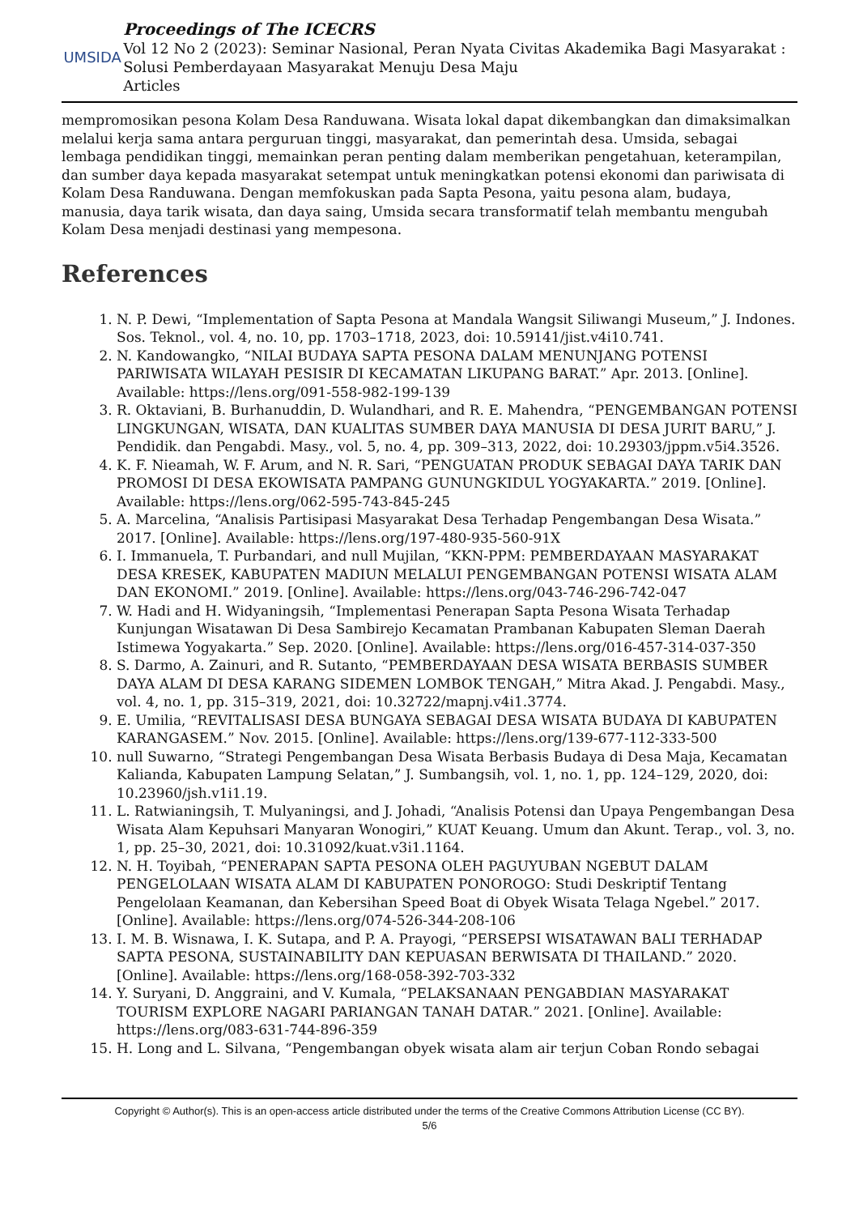UMSIDA
Proceedings of The ICECRS
Vol 12 No 2 (2023): Seminar Nasional, Peran Nyata Civitas Akademika Bagi Masyarakat : Solusi Pemberdayaan Masyarakat Menuju Desa Maju
Articles
mempromosikan pesona Kolam Desa Randuwana. Wisata lokal dapat dikembangkan dan dimaksimalkan melalui kerja sama antara perguruan tinggi, masyarakat, dan pemerintah desa. Umsida, sebagai lembaga pendidikan tinggi, memainkan peran penting dalam memberikan pengetahuan, keterampilan, dan sumber daya kepada masyarakat setempat untuk meningkatkan potensi ekonomi dan pariwisata di Kolam Desa Randuwana. Dengan memfokuskan pada Sapta Pesona, yaitu pesona alam, budaya, manusia, daya tarik wisata, dan daya saing, Umsida secara transformatif telah membantu mengubah Kolam Desa menjadi destinasi yang mempesona.
References
1. N. P. Dewi, “Implementation of Sapta Pesona at Mandala Wangsit Siliwangi Museum,” J. Indones. Sos. Teknol., vol. 4, no. 10, pp. 1703–1718, 2023, doi: 10.59141/jist.v4i10.741.
2. N. Kandowangko, “NILAI BUDAYA SAPTA PESONA DALAM MENUNJANG POTENSI PARIWISATA WILAYAH PESISIR DI KECAMATAN LIKUPANG BARAT.” Apr. 2013. [Online]. Available: https://lens.org/091-558-982-199-139
3. R. Oktaviani, B. Burhanuddin, D. Wulandhari, and R. E. Mahendra, “PENGEMBANGAN POTENSI LINGKUNGAN, WISATA, DAN KUALITAS SUMBER DAYA MANUSIA DI DESA JURIT BARU,” J. Pendidik. dan Pengabdi. Masy., vol. 5, no. 4, pp. 309–313, 2022, doi: 10.29303/jppm.v5i4.3526.
4. K. F. Nieamah, W. F. Arum, and N. R. Sari, “PENGUATAN PRODUK SEBAGAI DAYA TARIK DAN PROMOSI DI DESA EKOWISATA PAMPANG GUNUNGKIDUL YOGYAKARTA.” 2019. [Online]. Available: https://lens.org/062-595-743-845-245
5. A. Marcelina, “Analisis Partisipasi Masyarakat Desa Terhadap Pengembangan Desa Wisata.” 2017. [Online]. Available: https://lens.org/197-480-935-560-91X
6. I. Immanuela, T. Purbandari, and null Mujilan, “KKN-PPM: PEMBERDAYAAN MASYARAKAT DESA KRESEK, KABUPATEN MADIUN MELALUI PENGEMBANGAN POTENSI WISATA ALAM DAN EKONOMI.” 2019. [Online]. Available: https://lens.org/043-746-296-742-047
7. W. Hadi and H. Widyaningsih, “Implementasi Penerapan Sapta Pesona Wisata Terhadap Kunjungan Wisatawan Di Desa Sambirejo Kecamatan Prambanan Kabupaten Sleman Daerah Istimewa Yogyakarta.” Sep. 2020. [Online]. Available: https://lens.org/016-457-314-037-350
8. S. Darmo, A. Zainuri, and R. Sutanto, “PEMBERDAYAAN DESA WISATA BERBASIS SUMBER DAYA ALAM DI DESA KARANG SIDEMEN LOMBOK TENGAH,” Mitra Akad. J. Pengabdi. Masy., vol. 4, no. 1, pp. 315–319, 2021, doi: 10.32722/mapnj.v4i1.3774.
9. E. Umilia, “REVITALISASI DESA BUNGAYA SEBAGAI DESA WISATA BUDAYA DI KABUPATEN KARANGASEM.” Nov. 2015. [Online]. Available: https://lens.org/139-677-112-333-500
10. null Suwarno, “Strategi Pengembangan Desa Wisata Berbasis Budaya di Desa Maja, Kecamatan Kalianda, Kabupaten Lampung Selatan,” J. Sumbangsih, vol. 1, no. 1, pp. 124–129, 2020, doi: 10.23960/jsh.v1i1.19.
11. L. Ratwianingsih, T. Mulyaningsi, and J. Johadi, “Analisis Potensi dan Upaya Pengembangan Desa Wisata Alam Kepuhsari Manyaran Wonogiri,” KUAT Keuang. Umum dan Akunt. Terap., vol. 3, no. 1, pp. 25–30, 2021, doi: 10.31092/kuat.v3i1.1164.
12. N. H. Toyibah, “PENERAPAN SAPTA PESONA OLEH PAGUYUBAN NGEBUT DALAM PENGELOLAAN WISATA ALAM DI KABUPATEN PONOROGO: Studi Deskriptif Tentang Pengelolaan Keamanan, dan Kebersihan Speed Boat di Obyek Wisata Telaga Ngebel.” 2017. [Online]. Available: https://lens.org/074-526-344-208-106
13. I. M. B. Wisnawa, I. K. Sutapa, and P. A. Prayogi, “PERSEPSI WISATAWAN BALI TERHADAP SAPTA PESONA, SUSTAINABILITY DAN KEPUASAN BERWISATA DI THAILAND.” 2020. [Online]. Available: https://lens.org/168-058-392-703-332
14. Y. Suryani, D. Anggraini, and V. Kumala, “PELAKSANAAN PENGABDIAN MASYARAKAT TOURISM EXPLORE NAGARI PARIANGAN TANAH DATAR.” 2021. [Online]. Available: https://lens.org/083-631-744-896-359
15. H. Long and L. Silvana, “Pengembangan obyek wisata alam air terjun Coban Rondo sebagai
Copyright © Author(s). This is an open-access article distributed under the terms of the Creative Commons Attribution License (CC BY).
5/6